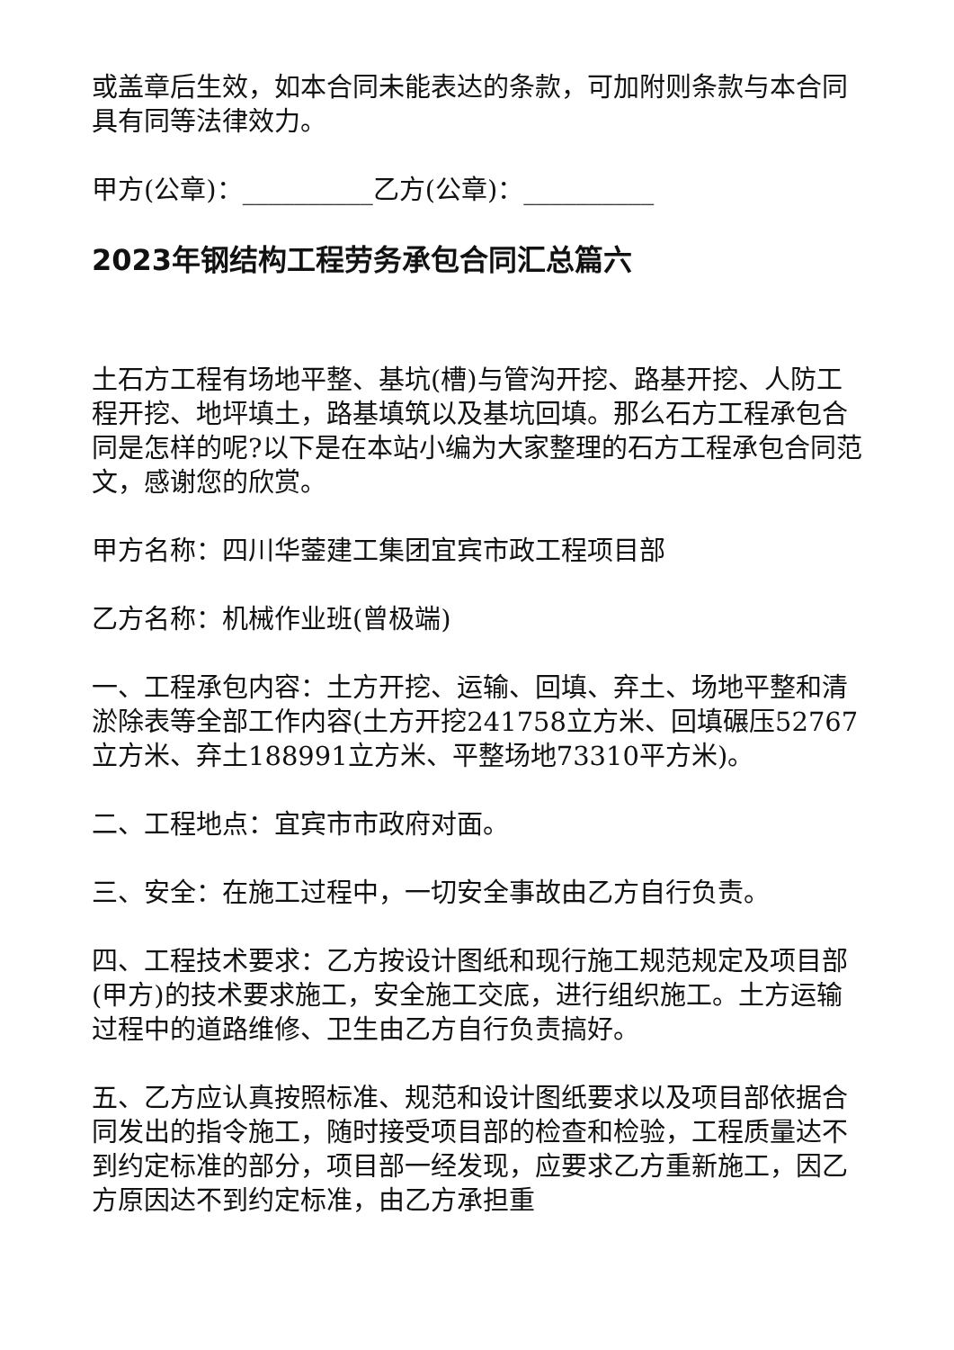或盖章后生效，如本合同未能表达的条款，可加附则条款与本合同具有同等法律效力。
甲方(公章)：__________乙方(公章)：__________
2023年钢结构工程劳务承包合同汇总篇六
土石方工程有场地平整、基坑(槽)与管沟开挖、路基开挖、人防工程开挖、地坪填土，路基填筑以及基坑回填。那么石方工程承包合同是怎样的呢?以下是在本站小编为大家整理的石方工程承包合同范文，感谢您的欣赏。
甲方名称：四川华蓥建工集团宜宾市政工程项目部
乙方名称：机械作业班(曾极端)
一、工程承包内容：土方开挖、运输、回填、弃土、场地平整和清淤除表等全部工作内容(土方开挖241758立方米、回填碾压52767立方米、弃土188991立方米、平整场地73310平方米)。
二、工程地点：宜宾市市政府对面。
三、安全：在施工过程中，一切安全事故由乙方自行负责。
四、工程技术要求：乙方按设计图纸和现行施工规范规定及项目部(甲方)的技术要求施工，安全施工交底，进行组织施工。土方运输过程中的道路维修、卫生由乙方自行负责搞好。
五、乙方应认真按照标准、规范和设计图纸要求以及项目部依据合同发出的指令施工，随时接受项目部的检查和检验，工程质量达不到约定标准的部分，项目部一经发现，应要求乙方重新施工，因乙方原因达不到约定标准，由乙方承担重